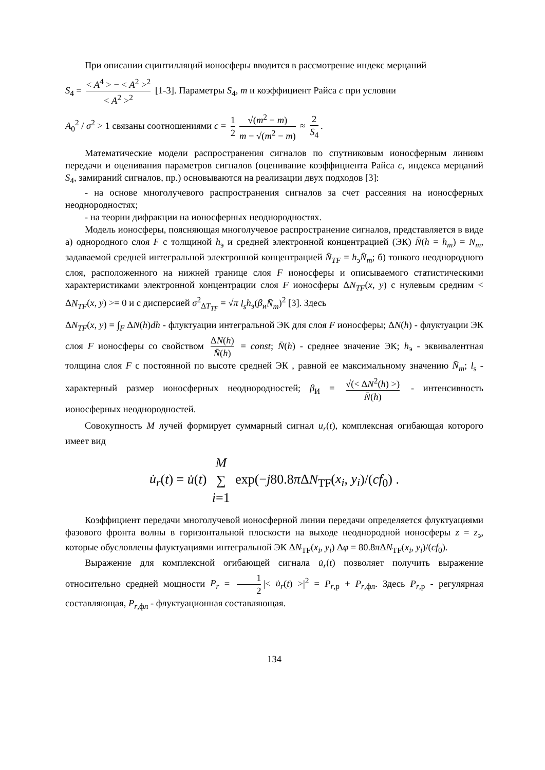При описании сцинтилляций ионосферы вводится в рассмотрение индекс мерцаний
S<sub>4</sub> = < A<sup>4</sup> > − < A<sup>2</sup> ><sup>2</sup> < A<sup>2</sup> ><sup>2</sup> [1-3]. Параметры S<sub>4</sub>, m и коэффициент Райса c при условии
A<sub>0</sub><sup>2</sup> / σ<sup>2</sup> > 1 связаны соотношениями c = 1 2 √(m<sup>2</sup> − m) m − √(m<sup>2</sup> − m) ≈ 2 S<sub>4</sub>.
Математические модели распространения сигналов по спутниковым ионосферным линиям передачи и оценивания параметров сигналов (оценивание коэффициента Райса c, индекса мерцаний S<sub>4</sub>, замираний сигналов, пр.) основываются на реализации двух подходов [3]:
- на основе многолучевого распространения сигналов за счет рассеяния на ионосферных неоднородностях;
- на теории дифракции на ионосферных неоднородностях.
Модель ионосферы, поясняющая многолучевое распространение сигналов, представляется в виде а) однородного слоя F с толщиной h<sub>э</sub> и средней электронной концентрацией (ЭК) N̄(h = h<sub>m</sub>) = N<sub>m</sub>, задаваемой средней интегральной электронной концентрацией N̄<sub>TF</sub> = h<sub>э</sub>N̄<sub>m</sub>; б) тонкого неоднородного слоя, расположенного на нижней границе слоя F ионосферы и описываемого статистическими характеристиками электронной концентрации слоя F ионосферы ΔN<sub>TF</sub>(x, y) с нулевым средним < ΔN<sub>TF</sub>(x, y) >= 0 и с дисперсией σ<sup>2</sup><sub>ΔT<sub>TF</sub></sub> = √π l<sub>s</sub> h<sub>э</sub>(β<sub>и</sub>N̄<sub>m</sub>)<sup>2</sup> [3]. Здесь
ΔN<sub>TF</sub>(x, y) = ∫<sub>F</sub> ΔN(h)dh - флуктуации интегральной ЭК для слоя F ионосферы; ΔN(h) - флуктуации ЭК слоя F ионосферы со свойством ΔN(h) N̄(h) = const; N̄(h) - среднее значение ЭК; h<sub>э</sub> - эквивалентная толщина слоя F с постоянной по высоте средней ЭК , равной ее максимальному значению N̄<sub>m</sub>; l<sub>s</sub> - характерный размер ионосферных неоднородностей; β<sub>И</sub> = √(< ΔN<sup>2</sup>(h) >) N̄(h) - интенсивность ионосферных неоднородностей.
Совокупность M лучей формирует суммарный сигнал u<sub>r</sub>(t), комплексная огибающая которого имеет вид
u̇<sub>r</sub>(t) = u̇(t) M ∑ i=1 exp(−j80.8π ΔN<sub>TF</sub>(x<sub>i</sub>, y<sub>i</sub>)/(cf<sub>0</sub>) .
Коэффициент передачи многолучевой ионосферной линии передачи определяется флуктуациями фазового фронта волны в горизонтальной плоскости на выходе неоднородной ионосферы z = z<sub>э</sub>, которые обусловлены флуктуациями интегральной ЭК ΔN<sub>TF</sub>(x<sub>i</sub>, y<sub>i</sub>) Δφ = 80.8π ΔN<sub>TF</sub>(x<sub>i</sub>, y<sub>i</sub>)/(cf<sub>0</sub>).
Выражение для комплексной огибающей сигнала u̇<sub>r</sub>(t) позволяет получить выражение относительно средней мощности P<sub>r</sub> = 1 2 |< u̇<sub>r</sub>(t) >|<sup>2</sup> = P<sub>r,р</sub> + P<sub>r,фл</sub>. Здесь P<sub>r,р</sub> - регулярная составляющая, P<sub>r,фл</sub> - флуктуационная составляющая.
134